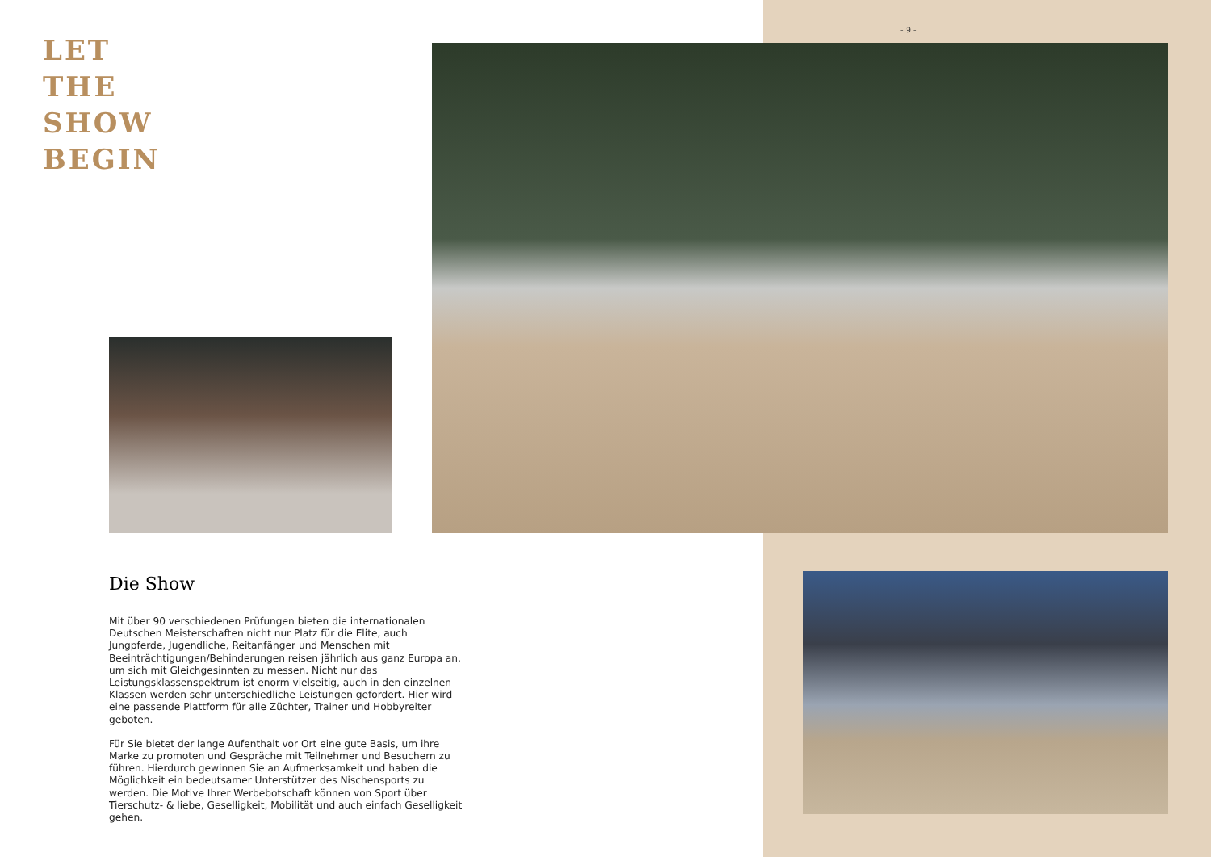– 9 –
LET
THE
SHOW
BEGIN
Die Show
Mit über 90 verschiedenen Prüfungen bieten die internationalen Deutschen Meisterschaften nicht nur Platz für die Elite, auch Jungpferde, Jugendliche, Reitanfänger und Menschen mit Beeinträchtigungen/Behinderungen reisen jährlich aus ganz Europa an, um sich mit Gleichgesinnten zu messen. Nicht nur das Leistungsklassenspektrum ist enorm vielseitig, auch in den einzelnen Klassen werden sehr unterschiedliche Leistungen gefordert. Hier wird eine passende Plattform für alle Züchter, Trainer und Hobbyreiter geboten.
Für Sie bietet der lange Aufenthalt vor Ort eine gute Basis, um ihre Marke zu promoten und Gespräche mit Teilnehmer und Besuchern zu führen. Hierdurch gewinnen Sie an Aufmerksamkeit und haben die Möglichkeit ein bedeutsamer Unterstützer des Nischensports zu werden. Die Motive Ihrer Werbebotschaft können von Sport über Tierschutz- & liebe, Geselligkeit, Mobilität und auch einfach Geselligkeit gehen.